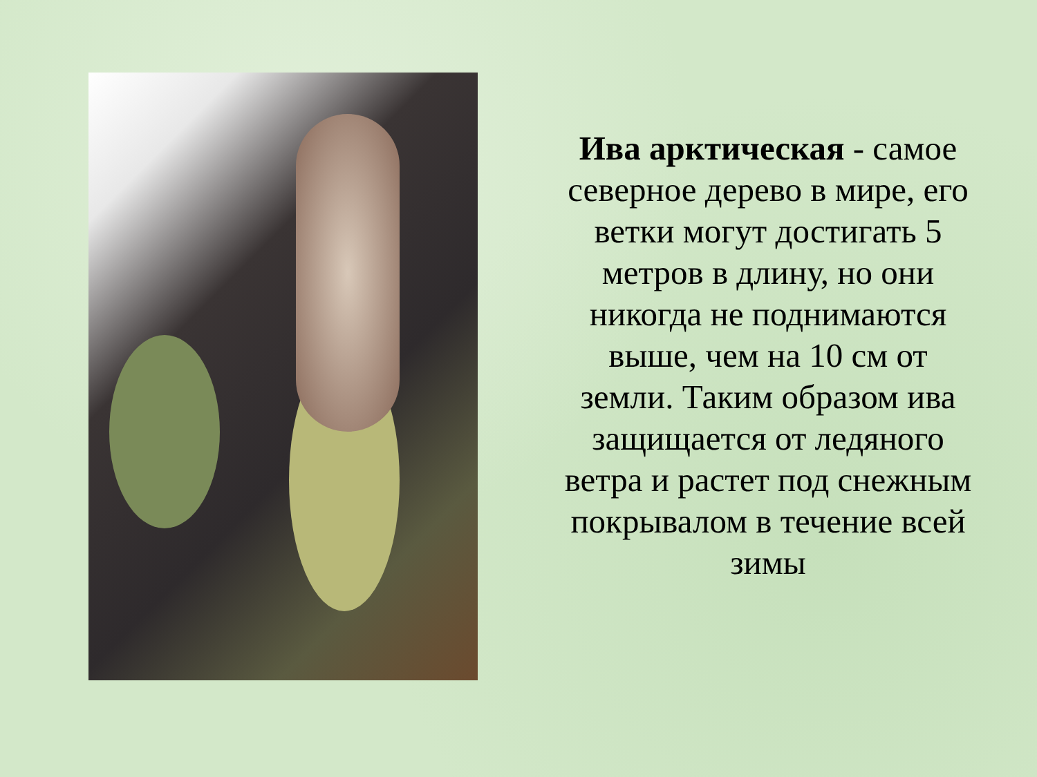Ива арктическая - самое северное дерево в мире, его ветки могут достигать 5 метров в длину, но они никогда не поднимаются выше, чем на 10 см от земли. Таким образом ива защищается от ледяного ветра и растет под снежным покрывалом в течение всей зимы